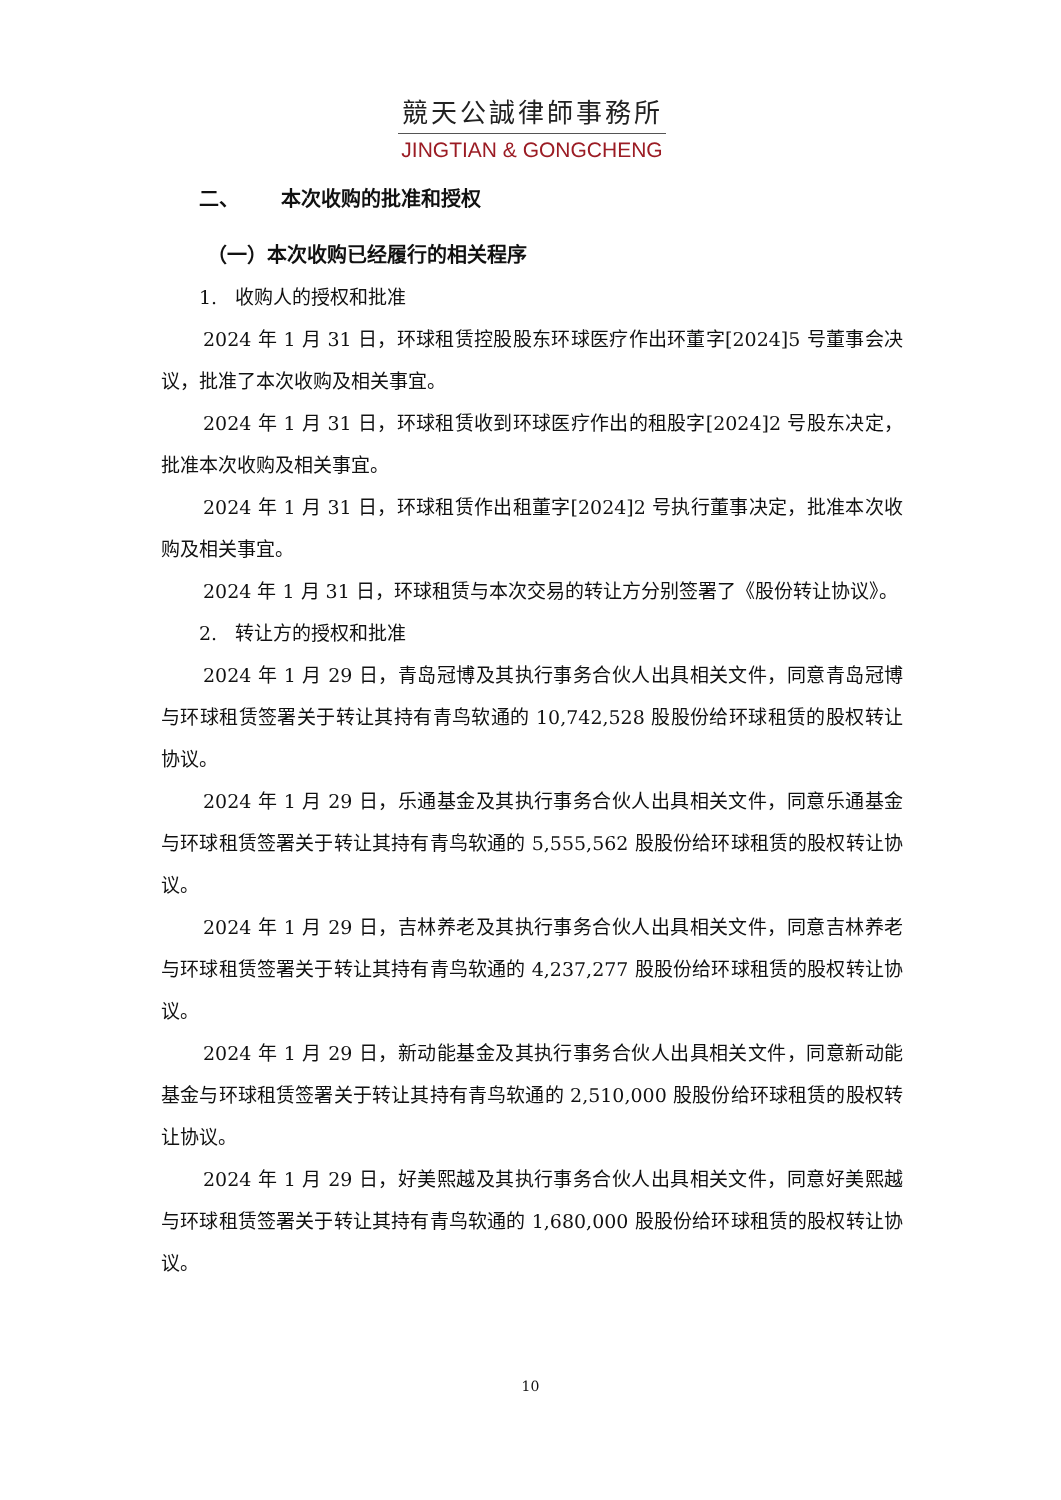競天公誠律師事務所
JINGTIAN & GONGCHENG
二、 本次收购的批准和授权
（一）本次收购已经履行的相关程序
1. 收购人的授权和批准
2024 年 1 月 31 日，环球租赁控股股东环球医疗作出环董字[2024]5 号董事会决议，批准了本次收购及相关事宜。
2024 年 1 月 31 日，环球租赁收到环球医疗作出的租股字[2024]2 号股东决定，批准本次收购及相关事宜。
2024 年 1 月 31 日，环球租赁作出租董字[2024]2 号执行董事决定，批准本次收购及相关事宜。
2024 年 1 月 31 日，环球租赁与本次交易的转让方分别签署了《股份转让协议》。
2. 转让方的授权和批准
2024 年 1 月 29 日，青岛冠博及其执行事务合伙人出具相关文件，同意青岛冠博与环球租赁签署关于转让其持有青鸟软通的 10,742,528 股股份给环球租赁的股权转让协议。
2024 年 1 月 29 日，乐通基金及其执行事务合伙人出具相关文件，同意乐通基金与环球租赁签署关于转让其持有青鸟软通的 5,555,562 股股份给环球租赁的股权转让协议。
2024 年 1 月 29 日，吉林养老及其执行事务合伙人出具相关文件，同意吉林养老与环球租赁签署关于转让其持有青鸟软通的 4,237,277 股股份给环球租赁的股权转让协议。
2024 年 1 月 29 日，新动能基金及其执行事务合伙人出具相关文件，同意新动能基金与环球租赁签署关于转让其持有青鸟软通的 2,510,000 股股份给环球租赁的股权转让协议。
2024 年 1 月 29 日，好美熙越及其执行事务合伙人出具相关文件，同意好美熙越与环球租赁签署关于转让其持有青鸟软通的 1,680,000 股股份给环球租赁的股权转让协议。
10